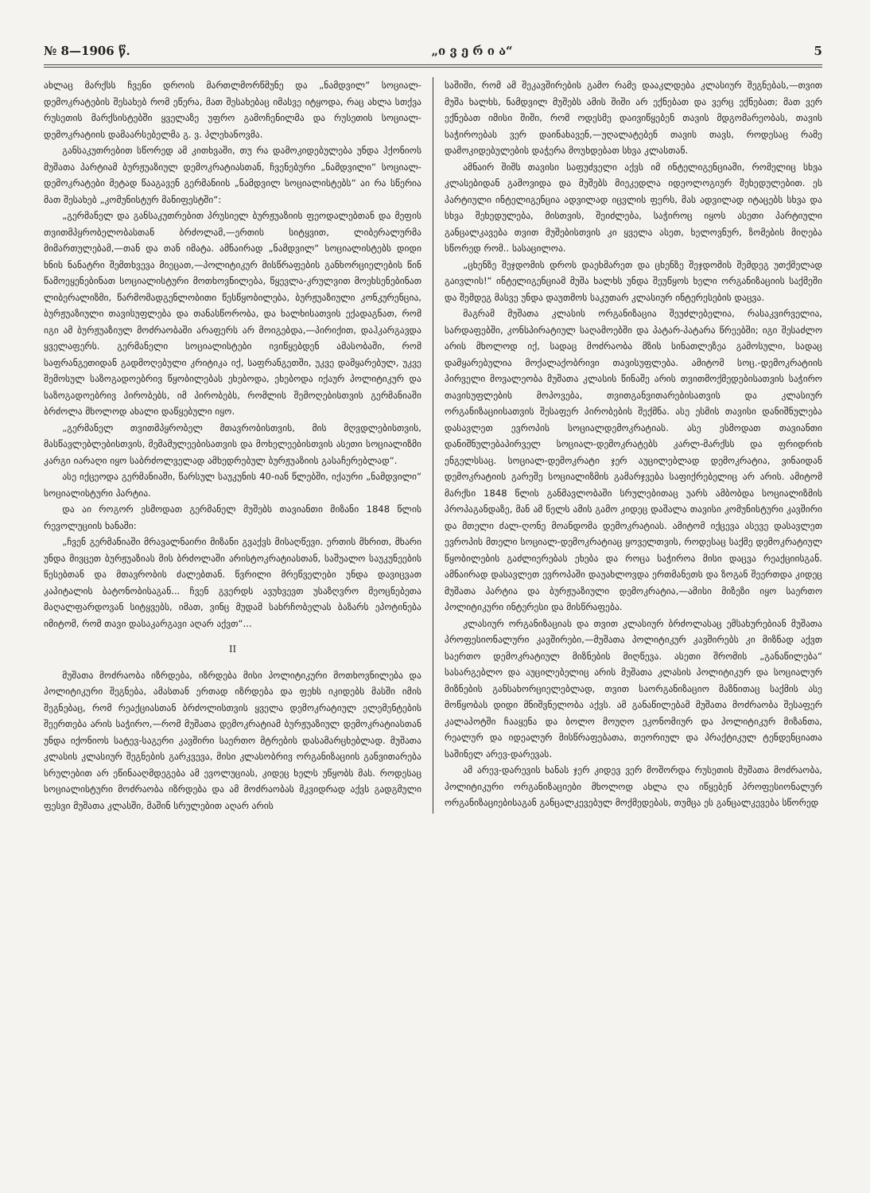№ 8—1906 წ. „ი ვ ე რ ი ა“5
ახლაც მარქსს ჩვენი დროის მართლმორწმუნე და „ნამდვილ“ სოციალ-დემოკრატების შესახებ რომ ეწერა, მათ შესახებაც იმასვე იტყოდა, რაც ახლა სთქვა რუსეთის მარქსისტებში ყველაზე უფრო გამოჩენილმა და რუსეთის სოციალ-დემოკრატიის დამაარსებელმა გ. ვ. პლეხანოვმა.
განსაკუთრებით სწორედ ამ კითხვაში, თუ რა დამოკიდებულება უნდა ჰქონიოს მუშათა პარტიამ ბურჟუაზიულ დემოკრატიასთან, ჩვენებური „ნამდვილი“ სოციალ-დემოკრატები მეტად წააგავენ გერმანიის „ნამდვილ სოციალისტებს“ აი რა სწერია მათ შესახებ „კომუნისტურ მანიფესტში“:
„გერმანელ და განსაკუთრებით პრუსიელ ბურჟუაზიის ფეოდალებთან და მეფის თვითმპყრობელობასთან ბრძოლამ,—ერთის სიტყვით, ლიბერალურმა მიმართულებამ,—თან და თან იმატა. ამნაირად „ნამდვილ“ სოციალისტებს დიდი ხნის ნანატრი შემთხვევა მიეცათ,—პოლიტიკურ მისწრაფების განხორციელების წინ წამოეყენებინათ სოციალისტური მოთხოვნილება, წყევლა-კრულვით მოეხსენებინათ ლიბერალიზმი, წარმომადგენლობითი წესწყობილება, ბურჟუაზიული კონკურენცია, ბურჟუაზიული თავისუფლება და თანასწორობა, და ხალხისათვის ექადაგნათ, რომ იგი ამ ბურჟუაზიულ მოძრაობაში არაფერს არ მოიგებდა,—პირიქით, დაჰკარგავდა ყველაფერს. გერმანელი სოციალისტები ივიწყებდენ ამასობაში, რომ საფრანგეთიდან გადმოღებული კრიტიკა იქ, საფრანგეთში, უკვე დამყარებულ, უკვე შემოსულ საზოგადოებრივ წყობილებას ეხებოდა, ეხებოდა იქაურ პოლიტიკურ და საზოგადოებრივ პირობებს, იმ პირობებს, რომლის შემოღებისთვის გერმანიაში ბრძოლა მხოლოდ ახალი დაწყებული იყო.
„გერმანელ თვითმპყრობელ მთავრობისთვის, მის მღვდლებისთვის, მასწავლებლებისთვის, მემამულეებისათვის და მოხელეებისთვის ასეთი სოციალიზმი კარგი იარაღი იყო საბრძოლველად ამხედრებულ ბურჟუაზიის გასაჩერებლად“.
ასე იქცეოდა გერმანიაში, წარსულ საუკუნის 40-იან წლებში, იქაური „ნამდვილი“ სოციალისტური პარტია.
და აი როგორ ესმოდათ გერმანელ მუშებს თავიანთი მიზანი 1848 წლის რევოლუციის ხანაში:
„ჩვენ გერმანიაში მრავალნაირი მიზანი გვაქვს მისაღწევი. ერთის მხრით, მხარი უნდა მივცეთ ბურჟუაზიას მის ბრძოლაში არისტოკრატიასთან, საშუალო საუკუნეების წესებთან და მთავრობის ძალებთან. წვრილი მრეწველები უნდა დავიცვათ კაპიტალის ბატონობისაგან... ჩვენ გვერდს ავუხვევთ უსაზღვრო მეოცნებეთა მაღალფარდოვან სიტყვებს, იმათ, ვინც მუდამ სახრჩობელას ბაზარს ეპოტინება იმიტომ, რომ თავი დასაკარგავი აღარ აქვთ“...
II
მუშათა მოძრაობა იზრდება, იზრდება მისი პოლიტიკური მოთხოვნილება და პოლიტიკური შეგნება, ამასთან ერთად იზრდება და ფეხს იკიდებს მასში იმის შეგნებაც, რომ რეაქციასთან ბრძოლისთვის ყველა დემოკრატიულ ელემენტების შეერთება არის საჭირო,—რომ მუშათა დემოკრატიამ ბურჟუაზიულ დემოკრატიასთან უნდა იქონიოს სატევ-საგერი კავშირი საერთო მტრების დასამარცხებლად. მუშათა კლასის კლასიურ შეგნების გარკვევა, მისი კლასობრივ ორგანიზაციის განვითარება სრულებით არ ეწინააღმდეგება ამ ევოლუციას, კიდეც ხელს უწყობს მას. როდესაც სოციალისტური მოძრაობა იზრდება და ამ მოძრაობას მკვიდრად აქვს გადგმული ფესვი მუშათა კლასში, მაშინ სრულებით აღარ არის
საშიში, რომ ამ შეკავშირების გამო რამე დააკლდება კლასიურ შეგნებას,—თვით მუშა ხალხს, ნამდვილ მუშებს ამის შიში არ ექნებათ და ვერც ექნებათ; მათ ვერ ექნებათ იმისი შიში, რომ ოდესმე დაივიწყებენ თავის მდგომარეობას, თავის საჭიროებას ვერ დაინახავენ,—უღალატებენ თავის თავს, როდესაც რამე დამოკიდებულების დაჭერა მოუხდებათ სხვა კლასთან.
ამნაირ შიშს თავისი საფუძველი აქვს იმ ინტელიგენციაში, რომელიც სხვა კლასებიდან გამოვიდა და მუშებს მიეკედლა იდეოლოგიურ შეხედულებით. ეს პარტიული ინტელიგენცია ადვილად იცვლის ფერს, მას ადვილად იტაცებს სხვა და სხვა შეხედულება, მისთვის, შეიძლება, საჭიროც იყოს ასეთი პარტიული განცალკავება თვით მუშებისთვის კი ყველა ასეთ, ხელოვნურ, ზომების მიღება სწორედ რომ.. სასაცილოა.
„ცხენზე შეჯდომის დროს დაეხმარეთ და ცხენზე შეჯდომის შემდეგ უთქმელად გაივლის!“ ინტელიგენციამ მუშა ხალხს უნდა შეუწყოს ხელი ორგანიზაციის საქმეში და შემდეგ მასვე უნდა დაუთმოს საკუთარ კლასიურ ინტერესების დაცვა.
მაგრამ მუშათა კლასის ორგანიზაცია შეუძლებელია, რასაკვირველია, სარდაფებში, კონსპირატიულ საღამოებში და პატარ-პატარა წრეებში; იგი შესაძლო არის მხოლოდ იქ, სადაც მოძრაობა მზის სინათლეზეა გამოსული, სადაც დამყარებულია მოქალაქობრივი თავისუფლება. ამიტომ სოც.-დემოკრატიის პირველი მოვალეობა მუშათა კლასის წინაშე არის თვითმოქმედებისათვის საჭირო თავისუფლების მოპოვება, თვითგანვითარებისათვის და კლასიურ ორგანიზაციისათვის შესაფერ პირობების შექმნა. ასე ესმის თავისი დანიშნულება დასავლეთ ევროპის სოციალდემოკრატიას. ასე ესმოდათ თავიანთი დანიშნულებაპირველ სოციალ-დემოკრატებს კარლ-მარქსს და ფრიდრიხ ენგელსსაც. სოციალ-დემოკრატი ჯერ აუცილებლად დემოკრატია, ვინაიდან დემოკრატიის გარეშე სოციალიზმის გამარჯვება საფიქრებელიც არ არის. ამიტომ მარქსი 1848 წლის განმავლობაში სრულებითაც უარს ამბობდა სოციალიზმის პროპაგანდაზე, მან ამ წელს ამის გამო კიდეც დაშალა თავისი კომუნისტური კავშირი და მთელი ძალ-ღონე მოანდომა დემოკრატიას. ამიტომ იქცევა ასევე დასავლეთ ევროპის მთელი სოციალ-დემოკრატიაც ყოველთვის, როდესაც საქმე დემოკრატიულ წყობილების გაძლიერებას ეხება და როცა საჭიროა მისი დაცვა რეაქციისგან. ამნაირად დასავლეთ ევროპაში დაუახლოვდა ერთმანეთს და ზოგან შეერთდა კიდეც მუშათა პარტია და ბურჟუაზიული დემოკრატია,—ამისი მიზეზი იყო საერთო პოლიტიკური ინტერესი და მისწრაფება.
კლასიურ ორგანიზაციას და თვით კლასიურ ბრძოლასაც ემსახურებიან მუშათა პროფესიონალური კავშირები,—მუშათა პოლიტიკურ კავშირებს კი მიზნად აქვთ საერთო დემოკრატიულ მიზნების მიღწევა. ასეთი შრომის „განაწილება“ სასარგებლო და აუცილებელიც არის მუშათა კლასის პოლიტიკურ და სოციალურ მიზნების განსახორციელებლად, თვით საორგანიზაციო მაზნითაც საქმის ასე მოწყობას დიდი მნიშვნელობა აქვს. ამ განაწილებამ მუშათა მოძრაობა შესაფერ კალაპოტში ჩააყენა და ბოლო მოუღო ეკონომიურ და პოლიტიკურ მიზანთა, რეალურ და იდეალურ მისწრაფებათა, თეორიულ და პრაქტიკულ ტენდენციათა საშინელ არევ-დარევას.
ამ არევ-დარევის ხანას ჯერ კიდევ ვერ მოშორდა რუსეთის მუშათა მოძრაობა, პოლიტიკური ორგანიზაციები მხოლოდ ახლა ღა იწყებენ პროფესიონალურ ორგანიზაციებისაგან განცალკევებულ მოქმედებას, თუმცა ეს განცალკევება სწორედ